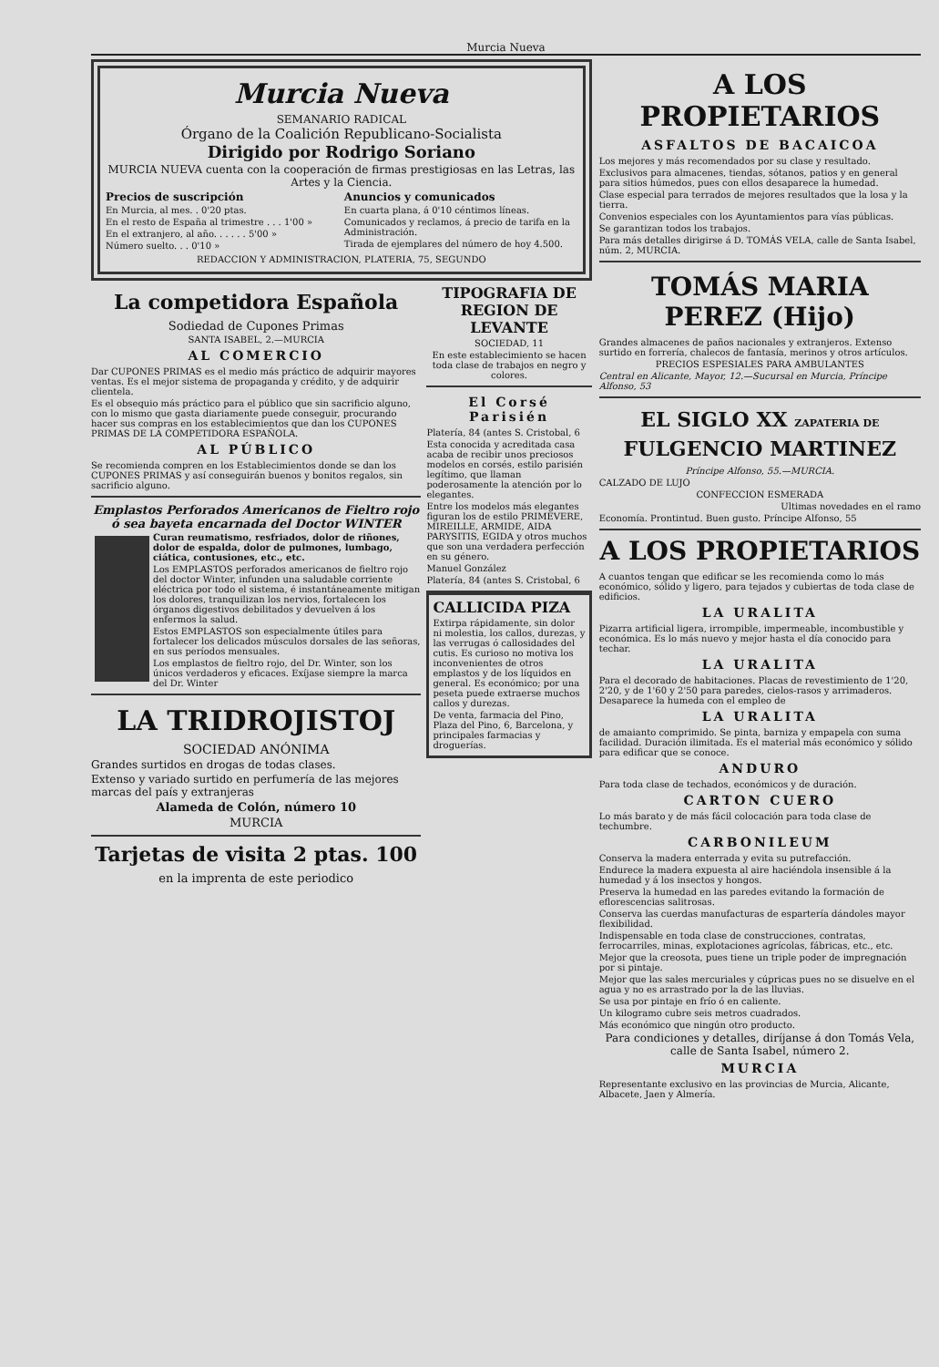Murcia Nueva
Murcia Nueva
SEMANARIO RADICAL
Órgano de la Coalición Republicano-Socialista
Dirigido por Rodrigo Soriano
MURCIA NUEVA cuenta con la cooperación de firmas prestigiosas en las Letras, las Artes y la Ciencia.
Precios de suscripción
En Murcia, al mes. . 0'20 ptas.
En el resto de España al trimestre . . . 1'00 »
En el extranjero, al año. . . . . . 5'00 »
Número suelto. . . 0'10 »
Anuncios y comunicados
En cuarta plana, á 0'10 céntimos líneas.
Comunicados y reclamos, á precio de tarifa en la Administración.
Tirada de ejemplares del número de hoy 4.500.
REDACCION Y ADMINISTRACION, PLATERIA, 75, SEGUNDO
La competidora Española
Sodiedad de Cupones Primas
SANTA ISABEL, 2.—MURCIA
AL COMERCIO
Dar CUPONES PRIMAS es el medio más práctico de adquirir mayores ventas. Es el mejor sistema de propaganda y crédito, y de adquirir clientela.
Es el obsequio más práctico para el público que sin sacrificio alguno, con lo mismo que gasta diariamente puede conseguir, procurando hacer sus compras en los establecimientos que dan los CUPONES PRIMAS DE LA COMPETIDORA ESPAÑOLA.
AL PÚBLICO
Se recomienda compren en los Establecimientos donde se dan los CUPONES PRIMAS y así conseguirán buenos y bonitos regalos, sin sacrificio alguno.
Emplastos Perforados Americanos de Fieltro rojo ó sea bayeta encarnada del Doctor WINTER
Curan reumatismo, resfriados, dolor de riñones, dolor de espalda, dolor de pulmones, lumbago, ciática, contusiones, etc., etc.
Los EMPLASTOS perforados americanos de fieltro rojo del doctor Winter, infunden una saludable corriente eléctrica por todo el sistema, é instantáneamente mitigan los dolores, tranquilizan los nervios, fortalecen los órganos digestivos debilitados y devuelven á los enfermos la salud.
Estos EMPLASTOS son especialmente útiles para fortalecer los delicados músculos dorsales de las señoras, en sus períodos mensuales.
Los emplastos de fieltro rojo, del Dr. Winter, son los únicos verdaderos y eficaces. Exíjase siempre la marca del Dr. Winter
LA TRIDROJISTOJ
SOCIEDAD ANÓNIMA
Grandes surtidos en drogas de todas clases.
Extenso y variado surtido en perfumería de las mejores marcas del país y extranjeras
Alameda de Colón, número 10
MURCIA
Tarjetas de visita 2 ptas. 100
en la imprenta de este periodico
TIPOGRAFIA DE REGION DE LEVANTE
SOCIEDAD, 11
En este establecimiento se hacen toda clase de trabajos en negro y colores.
El Corsé Parisién
Platería, 84 (antes S. Cristobal, 6
Esta conocida y acreditada casa acaba de recibir unos preciosos modelos en corsés, estilo parisién legítimo, que llaman poderosamente la atención por lo elegantes.
Entre los modelos más elegantes figuran los de estilo PRIMEVERE, MIREILLE, ARMIDE, AIDA PARYSITIS, EGIDA y otros muchos que son una verdadera perfección en su género.
Manuel González
Platería, 84 (antes S. Cristobal, 6
CALLICIDA PIZA
Extirpa rápidamente, sin dolor ni molestia, los callos, durezas, y las verrugas ó callosidades del cutis. Es curioso no motiva los inconvenientes de otros emplastos y de los líquidos en general. Es económico; por una peseta puede extraerse muchos callos y durezas.
De venta, farmacia del Pino, Plaza del Pino, 6, Barcelona, y principales farmacias y droguerías.
A LOS PROPIETARIOS
ASFALTOS DE BACAICOA
Los mejores y más recomendados por su clase y resultado.
Exclusivos para almacenes, tiendas, sótanos, patios y en general para sitios húmedos, pues con ellos desaparece la humedad.
Clase especial para terrados de mejores resultados que la losa y la tierra.
Convenios especiales con los Ayuntamientos para vías públicas.
Se garantizan todos los trabajos.
Para más detalles dirigirse á D. TOMÁS VELA, calle de Santa Isabel, núm. 2, MURCIA.
TOMÁS MARIA PEREZ (Hijo)
Grandes almacenes de paños nacionales y extranjeros. Extenso surtido en forrería, chalecos de fantasía, merinos y otros artículos.
PRECIOS ESPESIALES PARA AMBULANTES
Central en Alicante, Mayor, 12.—Sucursal en Murcia, Príncipe Alfonso, 53
EL SIGLO XX ZAPATERIA DE
FULGENCIO MARTINEZ
Príncipe Alfonso, 55.—MURCIA.
CALZADO DE LUJO
CONFECCION ESMERADA
Ultimas novedades en el ramo
Economía. Prontintud. Buen gusto. Príncipe Alfonso, 55
A LOS PROPIETARIOS
A cuantos tengan que edificar se les recomienda como lo más económico, sólido y ligero, para tejados y cubiertas de toda clase de edificios.
LA URALITA
Pizarra artificial ligera, irrompible, impermeable, incombustible y económica. Es lo más nuevo y mejor hasta el día conocido para techar.
LA URALITA
Para el decorado de habitaciones. Placas de revestimiento de 1'20, 2'20, y de 1'60 y 2'50 para paredes, cielos-rasos y arrimaderos. Desaparece la humeda con el empleo de
LA URALITA
de amaianto comprimido. Se pinta, barniza y empapela con suma facilidad. Duración ilimitada. Es el material más económico y sólido para edificar que se conoce.
ANDURO
Para toda clase de techados, económicos y de duración.
CARTON CUERO
Lo más barato y de más fácil colocación para toda clase de techumbre.
CARBONILEUM
Conserva la madera enterrada y evita su putrefacción.
Endurece la madera expuesta al aire haciéndola insensible á la humedad y á los insectos y hongos.
Preserva la humedad en las paredes evitando la formación de eflorescencias salitrosas.
Conserva las cuerdas manufacturas de espartería dándoles mayor flexibilidad.
Indispensable en toda clase de construcciones, contratas, ferrocarriles, minas, explotaciones agrícolas, fábricas, etc., etc.
Mejor que la creosota, pues tiene un triple poder de impregnación por si pintaje.
Mejor que las sales mercuriales y cúpricas pues no se disuelve en el agua y no es arrastrado por la de las lluvias.
Se usa por pintaje en frío ó en caliente.
Un kilogramo cubre seis metros cuadrados.
Más económico que ningún otro producto.
Para condiciones y detalles, diríjanse á don Tomás Vela, calle de Santa Isabel, número 2.
MURCIA
Representante exclusivo en las provincias de Murcia, Alicante, Albacete, Jaen y Almería.